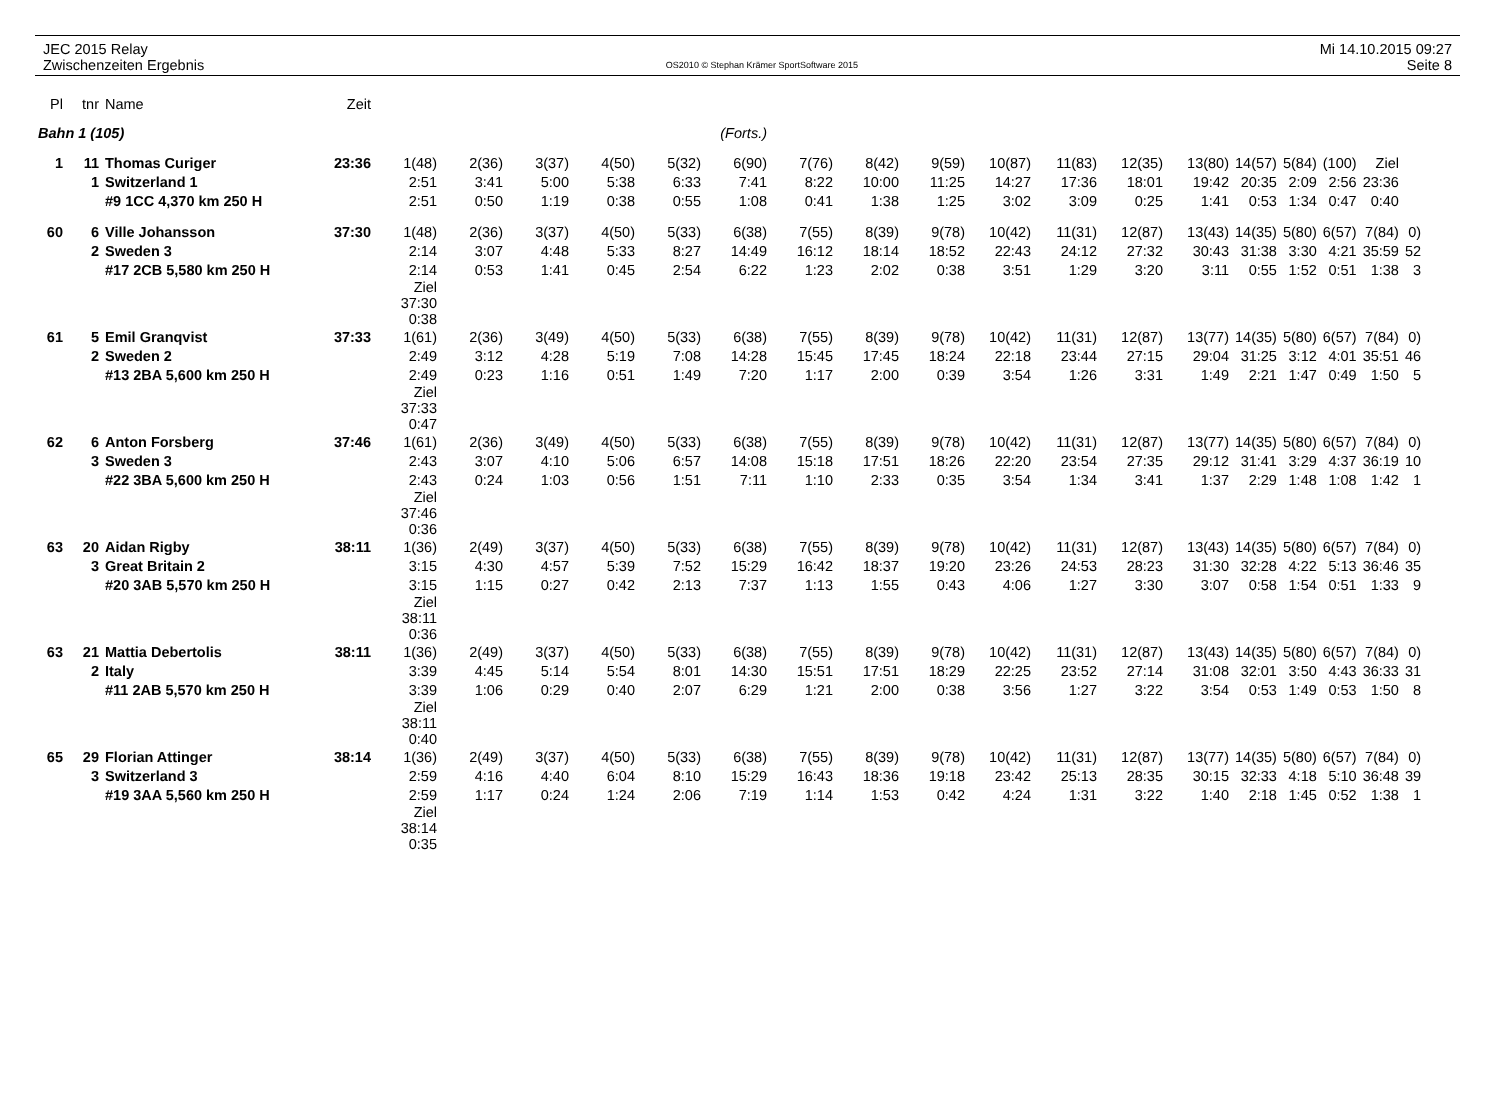JEC 2015 Relay
Zwischenzeiten Ergebnis
OS2010 © Stephan Krämer SportSoftware 2015
Mi 14.10.2015 09:27
Seite 8
| Pl | tnr | Name | Zeit | | | | | | | | | | | | | | | | | | |
| Bahn 1 (105) | | | | (Forts.) | | | | | | | | | | | | | | | | | |
| 1 | 11 | Thomas Curiger | 23:36 | 1(48) | 2(36) | 3(37) | 4(50) | 5(32) | 6(90) | 7(76) | 8(42) | 9(59) | 10(87) | 11(83) | 12(35) | 13(80) | 14(57) | 5(84) | (100) | Ziel | |
| | 1 | Switzerland 1 | | 2:51 | 3:41 | 5:00 | 5:38 | 6:33 | 7:41 | 8:22 | 10:00 | 11:25 | 14:27 | 17:36 | 18:01 | 19:42 | 20:35 | 2:09 | 2:56 | 23:36 | |
| | | #9 1CC 4,370 km 250 H | | 2:51 | 0:50 | 1:19 | 0:38 | 0:55 | 1:08 | 0:41 | 1:38 | 1:25 | 3:02 | 3:09 | 0:25 | 1:41 | 0:53 | 1:34 | 0:47 | 0:40 | |
| 60 | 6 | Ville Johansson | 37:30 | 1(48) | 2(36) | 3(37) | 4(50) | 5(33) | 6(38) | 7(55) | 8(39) | 9(78) | 10(42) | 11(31) | 12(87) | 13(43) | 14(35) | 5(80) | 6(57) | 7(84) | 0) |
| | 2 | Sweden 3 | | 2:14 | 3:07 | 4:48 | 5:33 | 8:27 | 14:49 | 16:12 | 18:14 | 18:52 | 22:43 | 24:12 | 27:32 | 30:43 | 31:38 | 3:30 | 4:21 | 35:59 | 52 |
| | | #17 2CB 5,580 km 250 H | | 2:14 | 0:53 | 1:41 | 0:45 | 2:54 | 6:22 | 1:23 | 2:02 | 0:38 | 3:51 | 1:29 | 3:20 | 3:11 | 0:55 | 1:52 | 0:51 | 1:38 | 3 |
| | | | | Ziel 37:30 0:38 | | | | | | | | | | | | | | | | | |
| 61 | 5 | Emil Granqvist | 37:33 | 1(61) | 2(36) | 3(49) | 4(50) | 5(33) | 6(38) | 7(55) | 8(39) | 9(78) | 10(42) | 11(31) | 12(87) | 13(77) | 14(35) | 5(80) | 6(57) | 7(84) | 0) |
| | 2 | Sweden 2 | | 2:49 | 3:12 | 4:28 | 5:19 | 7:08 | 14:28 | 15:45 | 17:45 | 18:24 | 22:18 | 23:44 | 27:15 | 29:04 | 31:25 | 3:12 | 4:01 | 35:51 | 46 |
| | | #13 2BA 5,600 km 250 H | | 2:49 | 0:23 | 1:16 | 0:51 | 1:49 | 7:20 | 1:17 | 2:00 | 0:39 | 3:54 | 1:26 | 3:31 | 1:49 | 2:21 | 1:47 | 0:49 | 1:50 | 5 |
| | | | | Ziel 37:33 0:47 | | | | | | | | | | | | | | | | | |
| 62 | 6 | Anton Forsberg | 37:46 | 1(61) | 2(36) | 3(49) | 4(50) | 5(33) | 6(38) | 7(55) | 8(39) | 9(78) | 10(42) | 11(31) | 12(87) | 13(77) | 14(35) | 5(80) | 6(57) | 7(84) | 0) |
| | 3 | Sweden 3 | | 2:43 | 3:07 | 4:10 | 5:06 | 6:57 | 14:08 | 15:18 | 17:51 | 18:26 | 22:20 | 23:54 | 27:35 | 29:12 | 31:41 | 3:29 | 4:37 | 36:19 | 10 |
| | | #22 3BA 5,600 km 250 H | | 2:43 | 0:24 | 1:03 | 0:56 | 1:51 | 7:11 | 1:10 | 2:33 | 0:35 | 3:54 | 1:34 | 3:41 | 1:37 | 2:29 | 1:48 | 1:08 | 1:42 | 1 |
| | | | | Ziel 37:46 0:36 | | | | | | | | | | | | | | | | | |
| 63 | 20 | Aidan Rigby | 38:11 | 1(36) | 2(49) | 3(37) | 4(50) | 5(33) | 6(38) | 7(55) | 8(39) | 9(78) | 10(42) | 11(31) | 12(87) | 13(43) | 14(35) | 5(80) | 6(57) | 7(84) | 0) |
| | 3 | Great Britain 2 | | 3:15 | 4:30 | 4:57 | 5:39 | 7:52 | 15:29 | 16:42 | 18:37 | 19:20 | 23:26 | 24:53 | 28:23 | 31:30 | 32:28 | 4:22 | 5:13 | 36:46 | 35 |
| | | #20 3AB 5,570 km 250 H | | 3:15 | 1:15 | 0:27 | 0:42 | 2:13 | 7:37 | 1:13 | 1:55 | 0:43 | 4:06 | 1:27 | 3:30 | 3:07 | 0:58 | 1:54 | 0:51 | 1:33 | 9 |
| | | | | Ziel 38:11 0:36 | | | | | | | | | | | | | | | | | |
| 63 | 21 | Mattia Debertolis | 38:11 | 1(36) | 2(49) | 3(37) | 4(50) | 5(33) | 6(38) | 7(55) | 8(39) | 9(78) | 10(42) | 11(31) | 12(87) | 13(43) | 14(35) | 5(80) | 6(57) | 7(84) | 0) |
| | 2 | Italy | | 3:39 | 4:45 | 5:14 | 5:54 | 8:01 | 14:30 | 15:51 | 17:51 | 18:29 | 22:25 | 23:52 | 27:14 | 31:08 | 32:01 | 3:50 | 4:43 | 36:33 | 31 |
| | | #11 2AB 5,570 km 250 H | | 3:39 | 1:06 | 0:29 | 0:40 | 2:07 | 6:29 | 1:21 | 2:00 | 0:38 | 3:56 | 1:27 | 3:22 | 3:54 | 0:53 | 1:49 | 0:53 | 1:50 | 8 |
| | | | | Ziel 38:11 0:40 | | | | | | | | | | | | | | | | | |
| 65 | 29 | Florian Attinger | 38:14 | 1(36) | 2(49) | 3(37) | 4(50) | 5(33) | 6(38) | 7(55) | 8(39) | 9(78) | 10(42) | 11(31) | 12(87) | 13(77) | 14(35) | 5(80) | 6(57) | 7(84) | 0) |
| | 3 | Switzerland 3 | | 2:59 | 4:16 | 4:40 | 6:04 | 8:10 | 15:29 | 16:43 | 18:36 | 19:18 | 23:42 | 25:13 | 28:35 | 30:15 | 32:33 | 4:18 | 5:10 | 36:48 | 39 |
| | | #19 3AA 5,560 km 250 H | | 2:59 | 1:17 | 0:24 | 1:24 | 2:06 | 7:19 | 1:14 | 1:53 | 0:42 | 4:24 | 1:31 | 3:22 | 1:40 | 2:18 | 1:45 | 0:52 | 1:38 | 1 |
| | | | | Ziel 38:14 0:35 | | | | | | | | | | | | | | | | | |